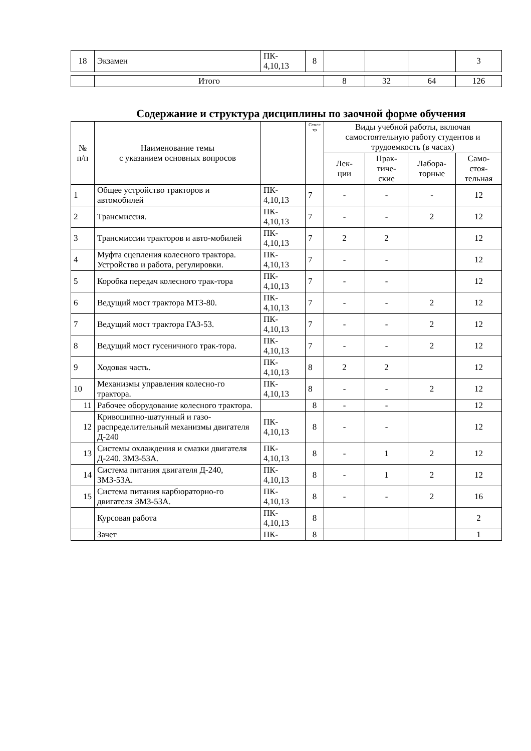| 18 | Экзамен | ПК- 4,10,13 | 8 | | | | 3 |
| | Итого | 8 | 32 | 64 | 126 |
Содержание и структура дисциплины по заочной форме обучения
| № п/п | Наименование темы с указанием основных вопросов | | Семес тр | Виды учебной работы, включая самостоятельную работу студентов и трудоемкость (в часах) | | | |
| --- | --- | --- | --- | --- | --- | --- | --- |
| | | | | Лек- ции | Прак- тиче- ские | Лабора- торные | Само- стоя- тельная |
| 1 | Общее устройство тракторов и автомобилей | ПК- 4,10,13 | 7 | - | - | - | 12 |
| 2 | Трансмиссия. | ПК- 4,10,13 | 7 | - | - | 2 | 12 |
| 3 | Трансмиссии тракторов и авто-мобилей | ПК- 4,10,13 | 7 | 2 | 2 | | 12 |
| 4 | Муфта сцепления колесного трактора. Устройство и работа, регулировки. | ПК- 4,10,13 | 7 | - | - | | 12 |
| 5 | Коробка передач колесного трак-тора | ПК- 4,10,13 | 7 | - | - | | 12 |
| 6 | Ведущий мост трактора МТЗ-80. | ПК- 4,10,13 | 7 | - | - | 2 | 12 |
| 7 | Ведущий мост трактора ГАЗ-53. | ПК- 4,10,13 | 7 | - | - | 2 | 12 |
| 8 | Ведущий мост гусеничного трак-тора. | ПК- 4,10,13 | 7 | - | - | 2 | 12 |
| 9 | Ходовая часть. | ПК- 4,10,13 | 8 | 2 | 2 | | 12 |
| 10 | Механизмы управления колесно-го трактора. | ПК- 4,10,13 | 8 | - | - | 2 | 12 |
| 11 | Рабочее оборудование колесного трактора. | | 8 | - | - | | 12 |
| 12 | Кривошипно-шатунный и газо-распределительный механизмы двигателя Д-240 | ПК- 4,10,13 | 8 | - | - | | 12 |
| 13 | Системы охлаждения и смазки двигателя Д-240. ЗМЗ-53А. | ПК- 4,10,13 | 8 | - | 1 | 2 | 12 |
| 14 | Система питания двигателя Д-240, ЗМЗ-53А. | ПК- 4,10,13 | 8 | - | 1 | 2 | 12 |
| 15 | Система питания карбюраторно-го двигателя ЗМЗ-53А. | ПК- 4,10,13 | 8 | - | - | 2 | 16 |
| | Курсовая работа | ПК- 4,10,13 | 8 | | | | 2 |
| | Зачет | ПК- | 8 | | | | 1 |